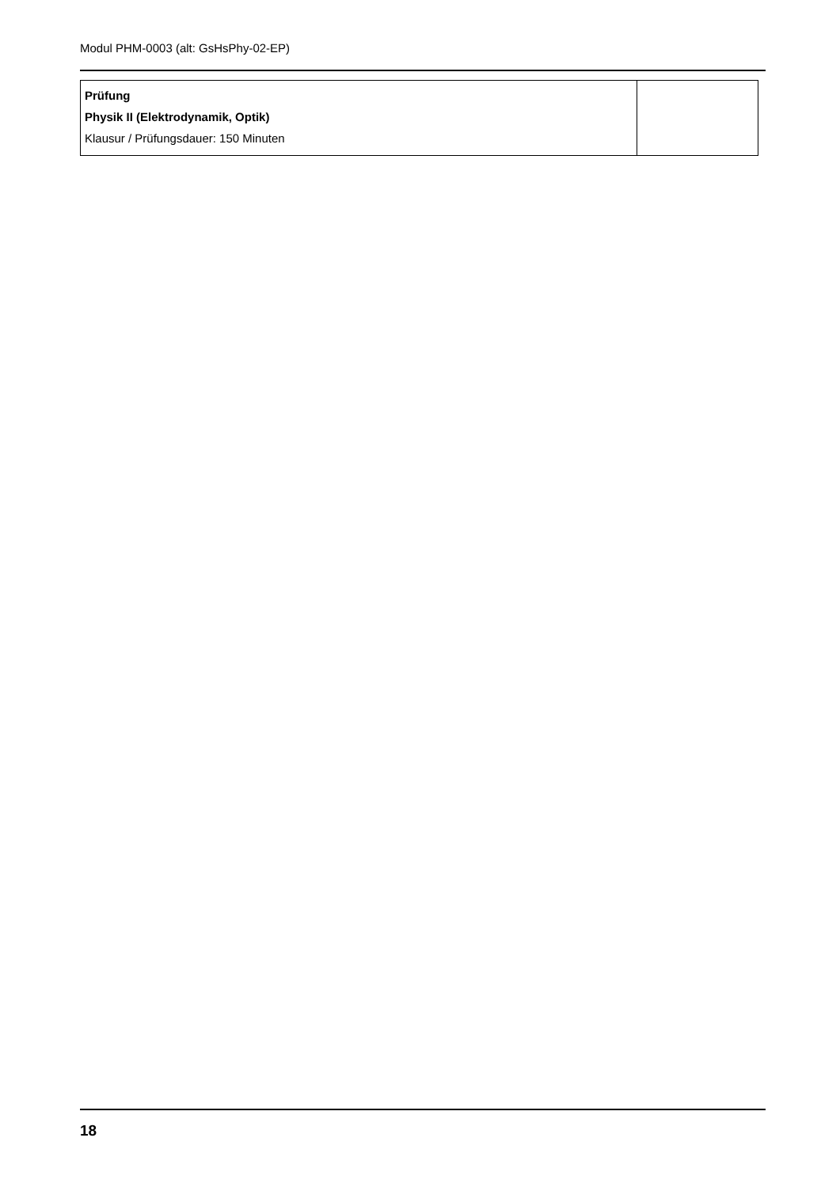Modul PHM-0003 (alt: GsHsPhy-02-EP)
| Prüfung Physik II (Elektrodynamik, Optik) Klausur / Prüfungsdauer: 150 Minuten | |
18